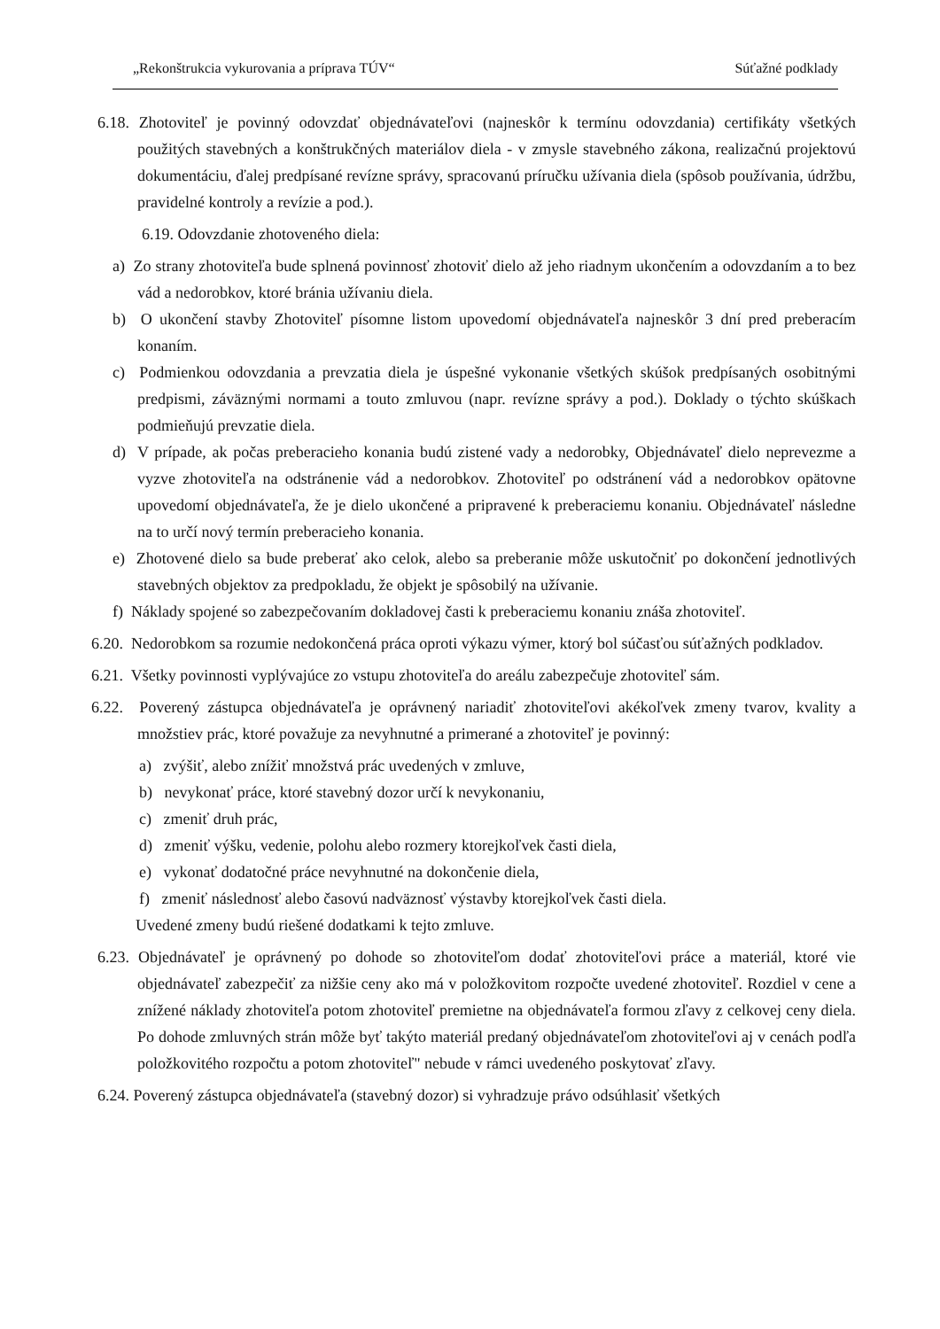„Rekonštrukcia vykurovania a príprava TÚV“Súťažné podklady
6.18. Zhotoviteľ je povinný odovzdať objednávateľovi (najneskôr k termínu odovzdania) certifikáty všetkých použitých stavebných a konštrukčných materiálov diela - v zmysle stavebného zákona, realizačnú projektovú dokumentáciu, ďalej predpísané revízne správy, spracovanú príručku užívania diela (spôsob používania, údržbu, pravidelné kontroly a revízie a pod.).
6.19. Odovzdanie zhotoveného diela:
a) Zo strany zhotoviteľa bude splnená povinnosť zhotoviť dielo až jeho riadnym ukončením a odovzdaním a to bez vád a nedorobkov, ktoré bránia užívaniu diela.
b) O ukončení stavby Zhotoviteľ písomne listom upovedomí objednávateľa najneskôr 3 dní pred preberacím konaním.
c) Podmienkou odovzdania a prevzatia diela je úspešné vykonanie všetkých skúšok predpísaných osobitnými predpismi, záväznými normami a touto zmluvou (napr. revízne správy a pod.). Doklady o týchto skúškach podmieňujú prevzatie diela.
d) V prípade, ak počas preberacieho konania budú zistené vady a nedorobky, Objednávateľ dielo neprevezme a vyzve zhotoviteľa na odstránenie vád a nedorobkov. Zhotoviteľ po odstránení vád a nedorobkov opätovne upovedomí objednávateľa, že je dielo ukončené a pripravené k preberaciemu konaniu. Objednávateľ následne na to určí nový termín preberacieho konania.
e) Zhotovené dielo sa bude preberať ako celok, alebo sa preberanie môže uskutočniť po dokončení jednotlivých stavebných objektov za predpokladu, že objekt je spôsobilý na užívanie.
f) Náklady spojené so zabezpečovaním dokladovej časti k preberaciemu konaniu znáša zhotoviteľ.
6.20. Nedorobkom sa rozumie nedokončená práca oproti výkazu výmer, ktorý bol súčasťou súťažných podkladov.
6.21. Všetky povinnosti vyplývajúce zo vstupu zhotoviteľa do areálu zabezpečuje zhotoviteľ sám.
6.22. Poverený zástupca objednávateľa je oprávnený nariadiť zhotoviteľovi akékoľvek zmeny tvarov, kvality a množstiev prác, ktoré považuje za nevyhnutné a primerané a zhotoviteľ je povinný:
a) zvýšiť, alebo znížiť množstvá prác uvedených v zmluve,
b) nevykonať práce, ktoré stavebný dozor určí k nevykonaniu,
c) zmeniť druh prác,
d) zmeniť výšku, vedenie, polohu alebo rozmery ktorejkoľvek časti diela,
e) vykonať dodatočné práce nevyhnutné na dokončenie diela,
f) zmeniť následnosť alebo časovú nadväznosť výstavby ktorejkoľvek časti diela.
Uvedené zmeny budú riešené dodatkami k tejto zmluve.
6.23. Objednávateľ je oprávnený po dohode so zhotoviteľom dodať zhotoviteľovi práce a materiál, ktoré vie objednávateľ zabezpečiť za nižšie ceny ako má v položkovitom rozpočte uvedené zhotoviteľ. Rozdiel v cene a znížené náklady zhotoviteľa potom zhotoviteľ premietne na objednávateľa formou zľavy z celkovej ceny diela. Po dohode zmluvných strán môže byť takýto materiál predaný objednávateľom zhotoviteľovi aj v cenách podľa položkovitého rozpočtu a potom zhotoviteľ" nebude v rámci uvedeného poskytovať zľavy.
6.24. Poverený zástupca objednávateľa (stavebný dozor) si vyhradzuje právo odsúhlasiť všetkých